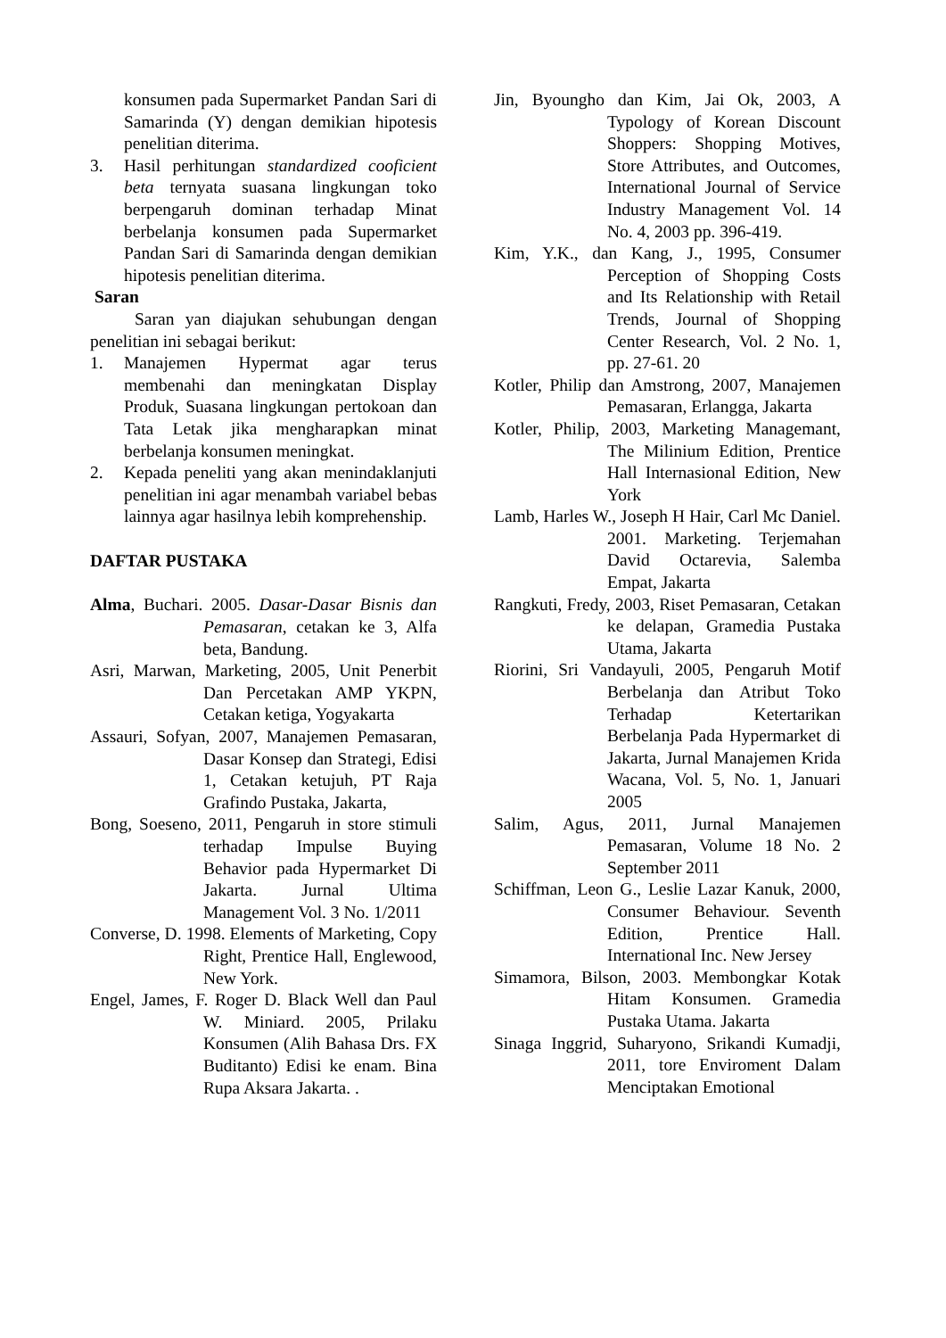konsumen pada Supermarket Pandan Sari di Samarinda (Y) dengan demikian hipotesis penelitian diterima.
3. Hasil perhitungan standardized cooficient beta ternyata suasana lingkungan toko berpengaruh dominan terhadap Minat berbelanja konsumen pada Supermarket Pandan Sari di Samarinda dengan demikian hipotesis penelitian diterima.
Saran
Saran yan diajukan sehubungan dengan penelitian ini sebagai berikut:
1. Manajemen Hypermat agar terus membenahi dan meningkatan Display Produk, Suasana lingkungan pertokoan dan Tata Letak jika mengharapkan minat berbelanja konsumen meningkat.
2. Kepada peneliti yang akan menindaklanjuti penelitian ini agar menambah variabel bebas lainnya agar hasilnya lebih komprehenship.
DAFTAR PUSTAKA
Alma, Buchari. 2005. Dasar-Dasar Bisnis dan Pemasaran, cetakan ke 3, Alfa beta, Bandung.
Asri, Marwan, Marketing, 2005, Unit Penerbit Dan Percetakan AMP YKPN, Cetakan ketiga, Yogyakarta
Assauri, Sofyan, 2007, Manajemen Pemasaran, Dasar Konsep dan Strategi, Edisi 1, Cetakan ketujuh, PT Raja Grafindo Pustaka, Jakarta,
Bong, Soeseno, 2011, Pengaruh in store stimuli terhadap Impulse Buying Behavior pada Hypermarket Di Jakarta. Jurnal Ultima Management Vol. 3 No. 1/2011
Converse, D. 1998. Elements of Marketing, Copy Right, Prentice Hall, Englewood, New York.
Engel, James, F. Roger D. Black Well dan Paul W. Miniard. 2005, Prilaku Konsumen (Alih Bahasa Drs. FX Buditanto) Edisi ke enam. Bina Rupa Aksara Jakarta. .
Jin, Byoungho dan Kim, Jai Ok, 2003, A Typology of Korean Discount Shoppers: Shopping Motives, Store Attributes, and Outcomes, International Journal of Service Industry Management Vol. 14 No. 4, 2003 pp. 396-419.
Kim, Y.K., dan Kang, J., 1995, Consumer Perception of Shopping Costs and Its Relationship with Retail Trends, Journal of Shopping Center Research, Vol. 2 No. 1, pp. 27-61. 20
Kotler, Philip dan Amstrong, 2007, Manajemen Pemasaran, Erlangga, Jakarta
Kotler, Philip, 2003, Marketing Managemant, The Milinium Edition, Prentice Hall Internasional Edition, New York
Lamb, Harles W., Joseph H Hair, Carl Mc Daniel. 2001. Marketing. Terjemahan David Octarevia, Salemba Empat, Jakarta
Rangkuti, Fredy, 2003, Riset Pemasaran, Cetakan ke delapan, Gramedia Pustaka Utama, Jakarta
Riorini, Sri Vandayuli, 2005, Pengaruh Motif Berbelanja dan Atribut Toko Terhadap Ketertarikan Berbelanja Pada Hypermarket di Jakarta, Jurnal Manajemen Krida Wacana, Vol. 5, No. 1, Januari 2005
Salim, Agus, 2011, Jurnal Manajemen Pemasaran, Volume 18 No. 2 September 2011
Schiffman, Leon G., Leslie Lazar Kanuk, 2000, Consumer Behaviour. Seventh Edition, Prentice Hall. International Inc. New Jersey
Simamora, Bilson, 2003. Membongkar Kotak Hitam Konsumen. Gramedia Pustaka Utama. Jakarta
Sinaga Inggrid, Suharyono, Srikandi Kumadji, 2011, tore Enviroment Dalam Menciptakan Emotional